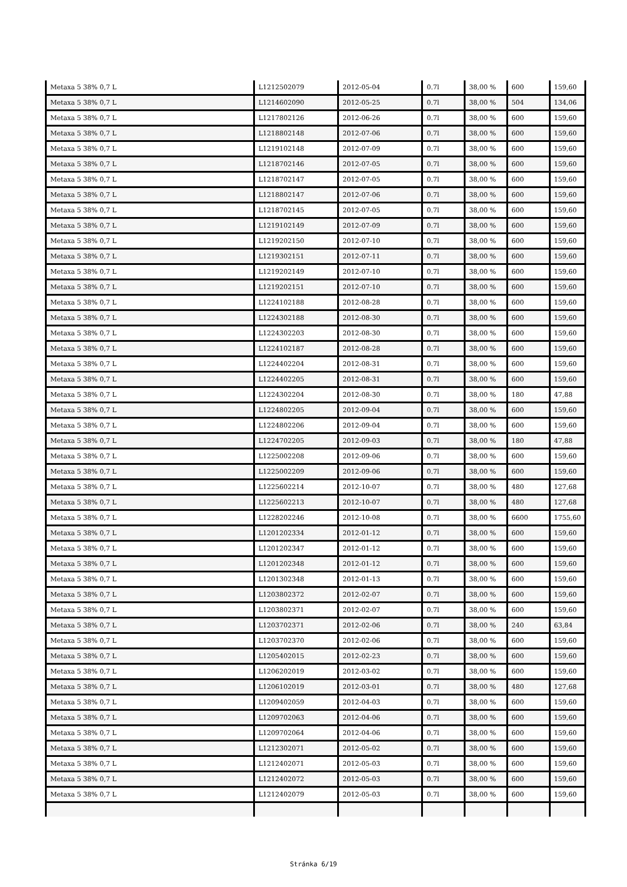| Metaxa 5 38% 0,7 L | L1212502079 | 2012-05-04 | 0.7l | 38,00 % | 600 | 159,60 |
| Metaxa 5 38% 0,7 L | L1214602090 | 2012-05-25 | 0.7l | 38,00 % | 504 | 134,06 |
| Metaxa 5 38% 0,7 L | L1217802126 | 2012-06-26 | 0.7l | 38,00 % | 600 | 159,60 |
| Metaxa 5 38% 0,7 L | L1218802148 | 2012-07-06 | 0.7l | 38,00 % | 600 | 159,60 |
| Metaxa 5 38% 0,7 L | L1219102148 | 2012-07-09 | 0.7l | 38,00 % | 600 | 159,60 |
| Metaxa 5 38% 0,7 L | L1218702146 | 2012-07-05 | 0.7l | 38,00 % | 600 | 159,60 |
| Metaxa 5 38% 0,7 L | L1218702147 | 2012-07-05 | 0.7l | 38,00 % | 600 | 159,60 |
| Metaxa 5 38% 0,7 L | L1218802147 | 2012-07-06 | 0.7l | 38,00 % | 600 | 159,60 |
| Metaxa 5 38% 0,7 L | L1218702145 | 2012-07-05 | 0.7l | 38,00 % | 600 | 159,60 |
| Metaxa 5 38% 0,7 L | L1219102149 | 2012-07-09 | 0.7l | 38,00 % | 600 | 159,60 |
| Metaxa 5 38% 0,7 L | L1219202150 | 2012-07-10 | 0.7l | 38,00 % | 600 | 159,60 |
| Metaxa 5 38% 0,7 L | L1219302151 | 2012-07-11 | 0.7l | 38,00 % | 600 | 159,60 |
| Metaxa 5 38% 0,7 L | L1219202149 | 2012-07-10 | 0.7l | 38,00 % | 600 | 159,60 |
| Metaxa 5 38% 0,7 L | L1219202151 | 2012-07-10 | 0.7l | 38,00 % | 600 | 159,60 |
| Metaxa 5 38% 0,7 L | L1224102188 | 2012-08-28 | 0.7l | 38,00 % | 600 | 159,60 |
| Metaxa 5 38% 0,7 L | L1224302188 | 2012-08-30 | 0.7l | 38,00 % | 600 | 159,60 |
| Metaxa 5 38% 0,7 L | L1224302203 | 2012-08-30 | 0.7l | 38,00 % | 600 | 159,60 |
| Metaxa 5 38% 0,7 L | L1224102187 | 2012-08-28 | 0.7l | 38,00 % | 600 | 159,60 |
| Metaxa 5 38% 0,7 L | L1224402204 | 2012-08-31 | 0.7l | 38,00 % | 600 | 159,60 |
| Metaxa 5 38% 0,7 L | L1224402205 | 2012-08-31 | 0.7l | 38,00 % | 600 | 159,60 |
| Metaxa 5 38% 0,7 L | L1224302204 | 2012-08-30 | 0.7l | 38,00 % | 180 | 47,88 |
| Metaxa 5 38% 0,7 L | L1224802205 | 2012-09-04 | 0.7l | 38,00 % | 600 | 159,60 |
| Metaxa 5 38% 0,7 L | L1224802206 | 2012-09-04 | 0.7l | 38,00 % | 600 | 159,60 |
| Metaxa 5 38% 0,7 L | L1224702205 | 2012-09-03 | 0.7l | 38,00 % | 180 | 47,88 |
| Metaxa 5 38% 0,7 L | L1225002208 | 2012-09-06 | 0.7l | 38,00 % | 600 | 159,60 |
| Metaxa 5 38% 0,7 L | L1225002209 | 2012-09-06 | 0.7l | 38,00 % | 600 | 159,60 |
| Metaxa 5 38% 0,7 L | L1225602214 | 2012-10-07 | 0.7l | 38,00 % | 480 | 127,68 |
| Metaxa 5 38% 0,7 L | L1225602213 | 2012-10-07 | 0.7l | 38,00 % | 480 | 127,68 |
| Metaxa 5 38% 0,7 L | L1228202246 | 2012-10-08 | 0.7l | 38,00 % | 6600 | 1755,60 |
| Metaxa 5 38% 0,7 L | L1201202334 | 2012-01-12 | 0.7l | 38,00 % | 600 | 159,60 |
| Metaxa 5 38% 0,7 L | L1201202347 | 2012-01-12 | 0.7l | 38,00 % | 600 | 159,60 |
| Metaxa 5 38% 0,7 L | L1201202348 | 2012-01-12 | 0.7l | 38,00 % | 600 | 159,60 |
| Metaxa 5 38% 0,7 L | L1201302348 | 2012-01-13 | 0.7l | 38,00 % | 600 | 159,60 |
| Metaxa 5 38% 0,7 L | L1203802372 | 2012-02-07 | 0.7l | 38,00 % | 600 | 159,60 |
| Metaxa 5 38% 0,7 L | L1203802371 | 2012-02-07 | 0.7l | 38,00 % | 600 | 159,60 |
| Metaxa 5 38% 0,7 L | L1203702371 | 2012-02-06 | 0.7l | 38,00 % | 240 | 63,84 |
| Metaxa 5 38% 0,7 L | L1203702370 | 2012-02-06 | 0.7l | 38,00 % | 600 | 159,60 |
| Metaxa 5 38% 0,7 L | L1205402015 | 2012-02-23 | 0.7l | 38,00 % | 600 | 159,60 |
| Metaxa 5 38% 0,7 L | L1206202019 | 2012-03-02 | 0.7l | 38,00 % | 600 | 159,60 |
| Metaxa 5 38% 0,7 L | L1206102019 | 2012-03-01 | 0.7l | 38,00 % | 480 | 127,68 |
| Metaxa 5 38% 0,7 L | L1209402059 | 2012-04-03 | 0.7l | 38,00 % | 600 | 159,60 |
| Metaxa 5 38% 0,7 L | L1209702063 | 2012-04-06 | 0.7l | 38,00 % | 600 | 159,60 |
| Metaxa 5 38% 0,7 L | L1209702064 | 2012-04-06 | 0.7l | 38,00 % | 600 | 159,60 |
| Metaxa 5 38% 0,7 L | L1212302071 | 2012-05-02 | 0.7l | 38,00 % | 600 | 159,60 |
| Metaxa 5 38% 0,7 L | L1212402071 | 2012-05-03 | 0.7l | 38,00 % | 600 | 159,60 |
| Metaxa 5 38% 0,7 L | L1212402072 | 2012-05-03 | 0.7l | 38,00 % | 600 | 159,60 |
| Metaxa 5 38% 0,7 L | L1212402079 | 2012-05-03 | 0.7l | 38,00 % | 600 | 159,60 |
Stránka 6/19